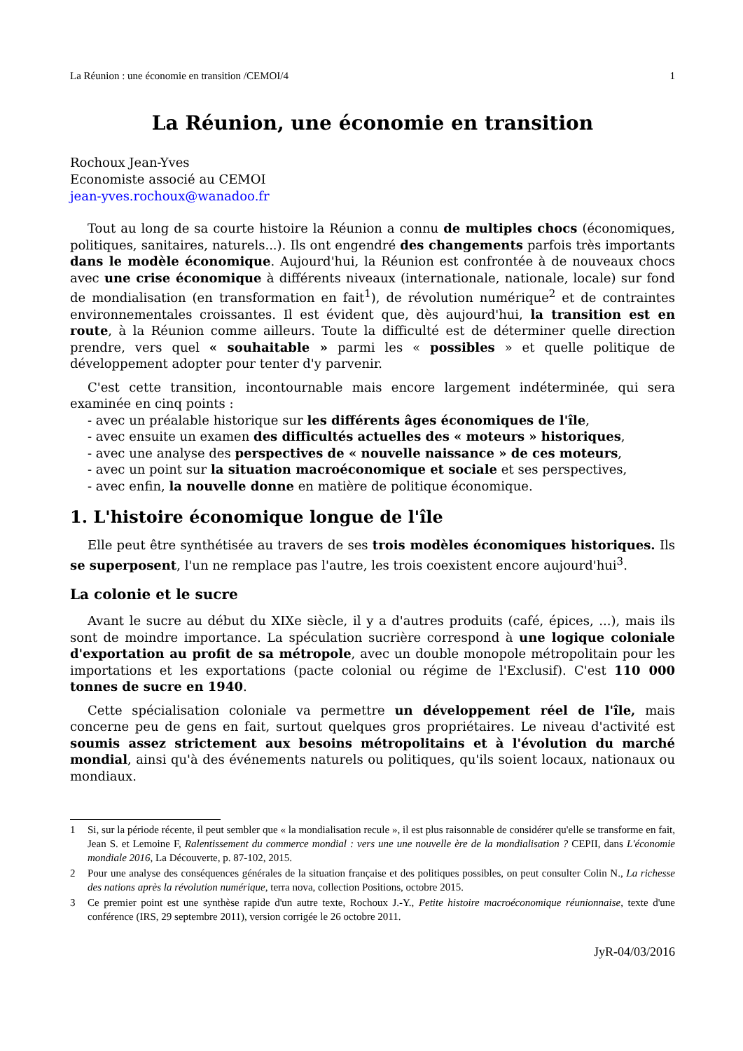La Réunion : une économie en transition /CEMOI/4 1
La Réunion, une économie en transition
Rochoux Jean-Yves
Economiste associé au CEMOI
jean-yves.rochoux@wanadoo.fr
Tout au long de sa courte histoire la Réunion a connu de multiples chocs (économiques, politiques, sanitaires, naturels...). Ils ont engendré des changements parfois très importants dans le modèle économique. Aujourd'hui, la Réunion est confrontée à de nouveaux chocs avec une crise économique à différents niveaux (internationale, nationale, locale) sur fond de mondialisation (en transformation en fait<sup>1</sup>), de révolution numérique<sup>2</sup> et de contraintes environnementales croissantes. Il est évident que, dès aujourd'hui, la transition est en route, à la Réunion comme ailleurs. Toute la difficulté est de déterminer quelle direction prendre, vers quel « souhaitable » parmi les « possibles » et quelle politique de développement adopter pour tenter d'y parvenir.
C'est cette transition, incontournable mais encore largement indéterminée, qui sera examinée en cinq points :
- avec un préalable historique sur les différents âges économiques de l'île,
- avec ensuite un examen des difficultés actuelles des « moteurs » historiques,
- avec une analyse des perspectives de « nouvelle naissance » de ces moteurs,
- avec un point sur la situation macroéconomique et sociale et ses perspectives,
- avec enfin, la nouvelle donne en matière de politique économique.
1. L'histoire économique longue de l'île
Elle peut être synthétisée au travers de ses trois modèles économiques historiques. Ils se superposent, l'un ne remplace pas l'autre, les trois coexistent encore aujourd'hui<sup>3</sup>.
La colonie et le sucre
Avant le sucre au début du XIXe siècle, il y a d'autres produits (café, épices, ...), mais ils sont de moindre importance. La spéculation sucrière correspond à une logique coloniale d'exportation au profit de sa métropole, avec un double monopole métropolitain pour les importations et les exportations (pacte colonial ou régime de l'Exclusif). C'est 110 000 tonnes de sucre en 1940.
Cette spécialisation coloniale va permettre un développement réel de l'île, mais concerne peu de gens en fait, surtout quelques gros propriétaires. Le niveau d'activité est soumis assez strictement aux besoins métropolitains et à l'évolution du marché mondial, ainsi qu'à des événements naturels ou politiques, qu'ils soient locaux, nationaux ou mondiaux.
1 Si, sur la période récente, il peut sembler que « la mondialisation recule », il est plus raisonnable de considérer qu'elle se transforme en fait, Jean S. et Lemoine F, Ralentissement du commerce mondial : vers une une nouvelle ère de la mondialisation ? CEPII, dans L'économie mondiale 2016, La Découverte, p. 87-102, 2015.
2 Pour une analyse des conséquences générales de la situation française et des politiques possibles, on peut consulter Colin N., La richesse des nations après la révolution numérique, terra nova, collection Positions, octobre 2015.
3 Ce premier point est une synthèse rapide d'un autre texte, Rochoux J.-Y., Petite histoire macroéconomique réunionnaise, texte d'une conférence (IRS, 29 septembre 2011), version corrigée le 26 octobre 2011.
JyR-04/03/2016